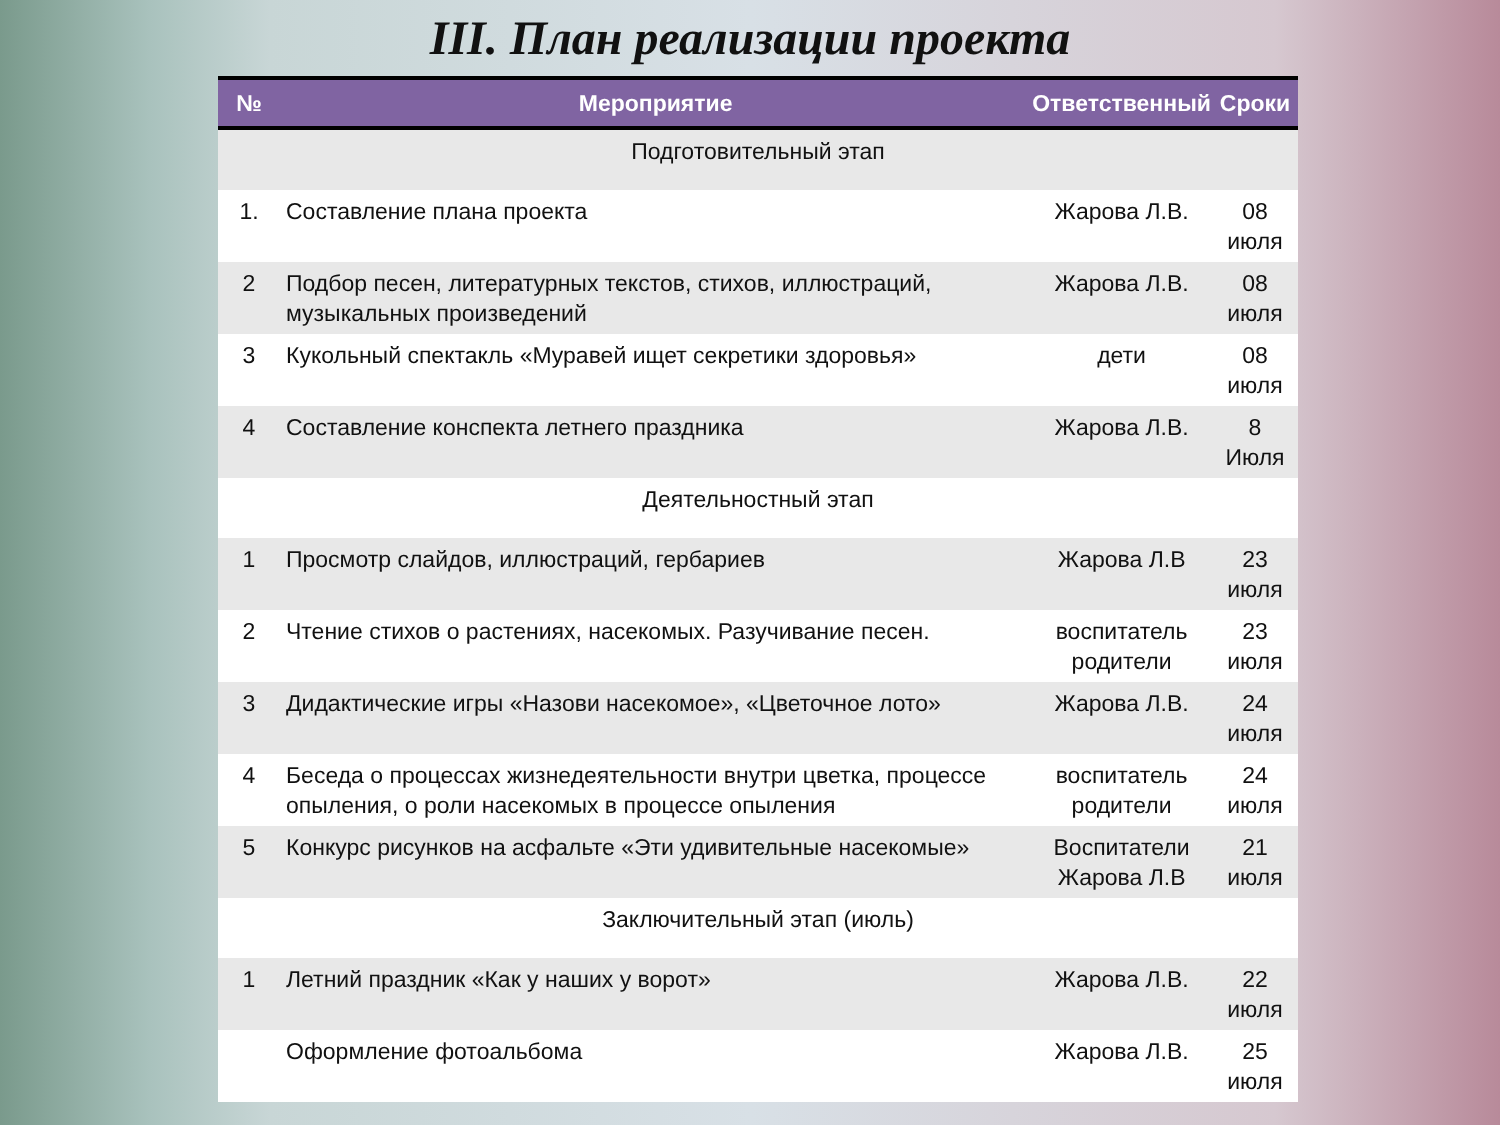III. План реализации проекта
| № | Мероприятие | Ответственный | Сроки |
| --- | --- | --- | --- |
| Подготовительный этап | | | |
| 1. | Составление плана проекта | Жарова Л.В. | 08 июля |
| 2 | Подбор песен, литературных текстов, стихов, иллюстраций, музыкальных произведений | Жарова Л.В. | 08 июля |
| 3 | Кукольный спектакль «Муравей ищет секретики здоровья» | дети | 08 июля |
| 4 | Составление конспекта летнего праздника | Жарова Л.В. | 8 Июля |
| Деятельностный этап | | | |
| 1 | Просмотр слайдов, иллюстраций, гербариев | Жарова Л.В | 23 июля |
| 2 | Чтение стихов о растениях, насекомых. Разучивание песен. | воспитатель родители | 23 июля |
| 3 | Дидактические игры «Назови насекомое», «Цветочное лото» | Жарова Л.В. | 24 июля |
| 4 | Беседа о процессах жизнедеятельности внутри цветка, процессе опыления, о роли насекомых в процессе опыления | воспитатель родители | 24 июля |
| 5 | Конкурс рисунков на асфальте «Эти удивительные насекомые» | Воспитатели Жарова Л.В | 21 июля |
| Заключительный этап (июль) | | | |
| 1 | Летний праздник «Как у наших у ворот» | Жарова Л.В. | 22 июля |
| | Оформление фотоальбома | Жарова Л.В. | 25 июля |